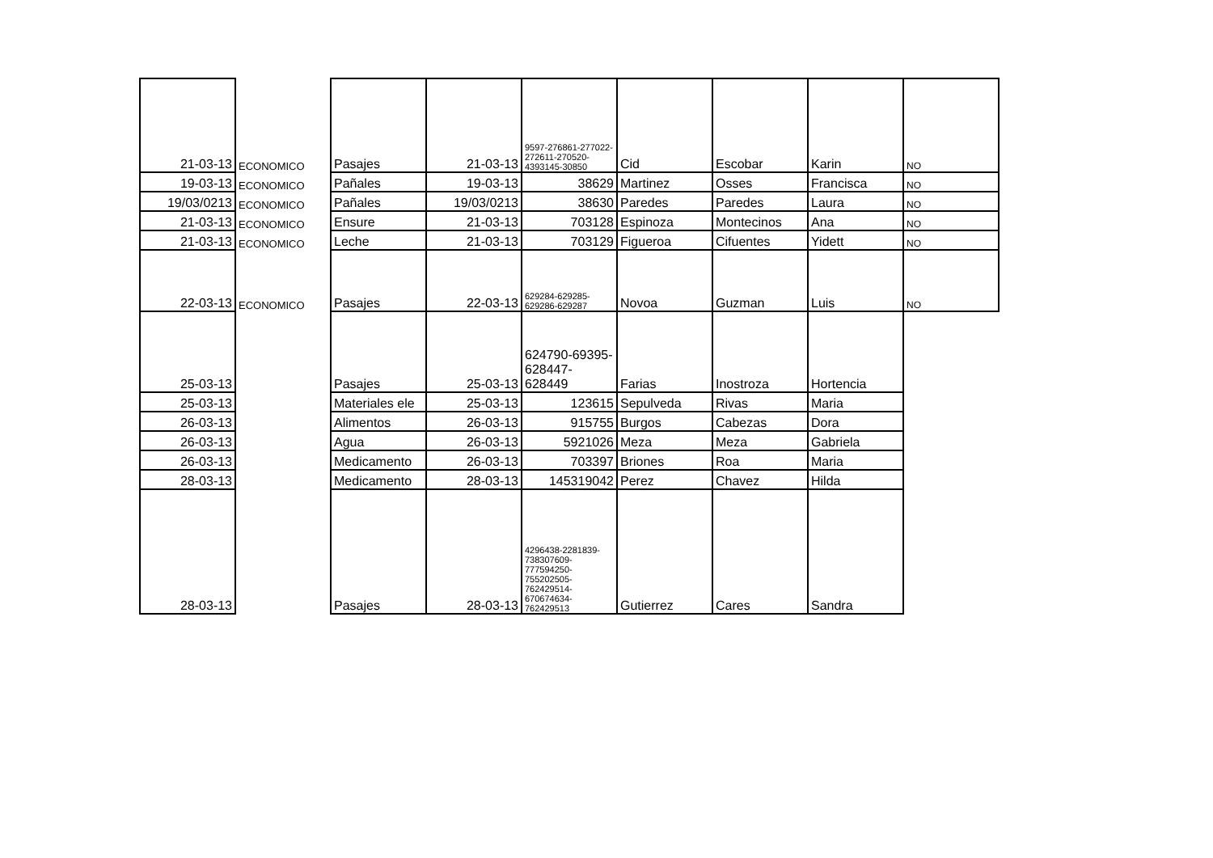| 21-03-13 | ECONOMICO | Pasajes | 21-03-13 | 9597-276861-277022-272611-270520-4393145-30850 | Cid | Escobar | Karin | NO |
| 19-03-13 | ECONOMICO | Pañales | 19-03-13 | 38629 | Martinez | Osses | Francisca | NO |
| 19/03/0213 | ECONOMICO | Pañales | 19/03/0213 | 38630 | Paredes | Paredes | Laura | NO |
| 21-03-13 | ECONOMICO | Ensure | 21-03-13 | 703128 | Espinoza | Montecinos | Ana | NO |
| 21-03-13 | ECONOMICO | Leche | 21-03-13 | 703129 | Figueroa | Cifuentes | Yidett | NO |
| 22-03-13 | ECONOMICO | Pasajes | 22-03-13 | 629284-629285-629286-629287 | Novoa | Guzman | Luis | NO |
| 25-03-13 | | Pasajes | 25-03-13 | 624790-69395-628447-628449 | Farias | Inostroza | Hortencia | |
| 25-03-13 | | Materiales ele | 25-03-13 | 123615 | Sepulveda | Rivas | Maria | |
| 26-03-13 | | Alimentos | 26-03-13 | 915755 | Burgos | Cabezas | Dora | |
| 26-03-13 | | Agua | 26-03-13 | 5921026 | Meza | Meza | Gabriela | |
| 26-03-13 | | Medicamento | 26-03-13 | 703397 | Briones | Roa | Maria | |
| 28-03-13 | | Medicamento | 28-03-13 | 145319042 | Perez | Chavez | Hilda | |
| 28-03-13 | | Pasajes | 28-03-13 | 4296438-2281839-738307609-777594250-755202505-762429514-670674634-762429513 | Gutierrez | Cares | Sandra | |